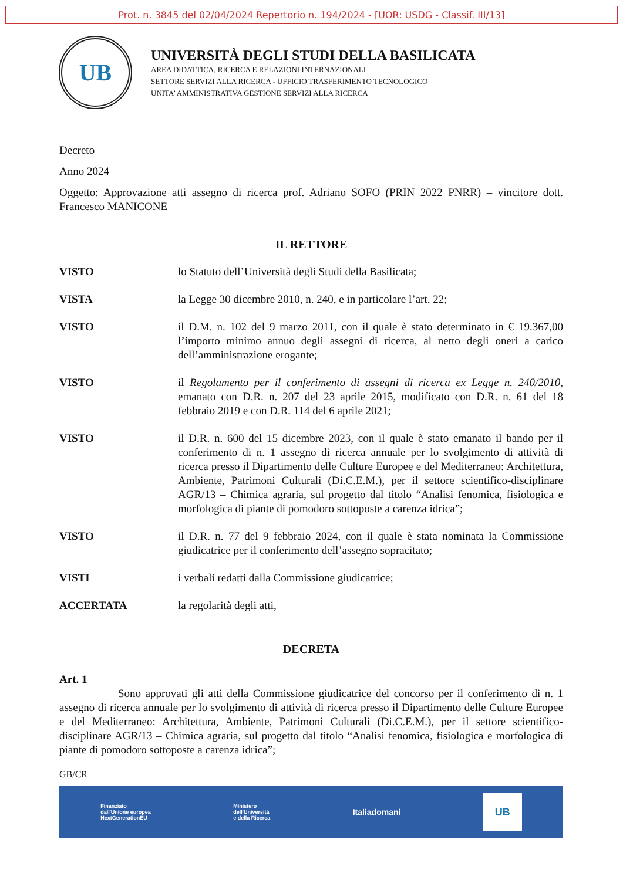Prot. n. 3845 del 02/04/2024 Repertorio n. 194/2024 - [UOR: USDG - Classif. III/13]
UB
UNIVERSITÀ DEGLI STUDI DELLA BASILICATA
AREA DIDATTICA, RICERCA E RELAZIONI INTERNAZIONALI
SETTORE SERVIZI ALLA RICERCA - UFFICIO TRASFERIMENTO TECNOLOGICO
UNITA’ AMMINISTRATIVA GESTIONE SERVIZI ALLA RICERCA
Decreto
Anno 2024
Oggetto: Approvazione atti assegno di ricerca prof. Adriano SOFO (PRIN 2022 PNRR) – vincitore dott. Francesco MANICONE
IL RETTORE
VISTO lo Statuto dell’Università degli Studi della Basilicata;
VISTA la Legge 30 dicembre 2010, n. 240, e in particolare l’art. 22;
VISTO il D.M. n. 102 del 9 marzo 2011, con il quale è stato determinato in € 19.367,00 l’importo minimo annuo degli assegni di ricerca, al netto degli oneri a carico dell’amministrazione erogante;
VISTO il Regolamento per il conferimento di assegni di ricerca ex Legge n. 240/2010, emanato con D.R. n. 207 del 23 aprile 2015, modificato con D.R. n. 61 del 18 febbraio 2019 e con D.R. 114 del 6 aprile 2021;
VISTO il D.R. n. 600 del 15 dicembre 2023, con il quale è stato emanato il bando per il conferimento di n. 1 assegno di ricerca annuale per lo svolgimento di attività di ricerca presso il Dipartimento delle Culture Europee e del Mediterraneo: Architettura, Ambiente, Patrimoni Culturali (Di.C.E.M.), per il settore scientifico-disciplinare AGR/13 – Chimica agraria, sul progetto dal titolo “Analisi fenomica, fisiologica e morfologica di piante di pomodoro sottoposte a carenza idrica”;
VISTO il D.R. n. 77 del 9 febbraio 2024, con il quale è stata nominata la Commissione giudicatrice per il conferimento dell’assegno sopracitato;
VISTI i verbali redatti dalla Commissione giudicatrice;
ACCERTATA la regolarità degli atti,
DECRETA
Art. 1
Sono approvati gli atti della Commissione giudicatrice del concorso per il conferimento di n. 1 assegno di ricerca annuale per lo svolgimento di attività di ricerca presso il Dipartimento delle Culture Europee e del Mediterraneo: Architettura, Ambiente, Patrimoni Culturali (Di.C.E.M.), per il settore scientifico-disciplinare AGR/13 – Chimica agraria, sul progetto dal titolo “Analisi fenomica, fisiologica e morfologica di piante di pomodoro sottoposte a carenza idrica”;
GB/CR
Finanziato
dall'Unione europea
NextGenerationEU Ministero
dell'Università
e della Ricerca Italiadomani UB